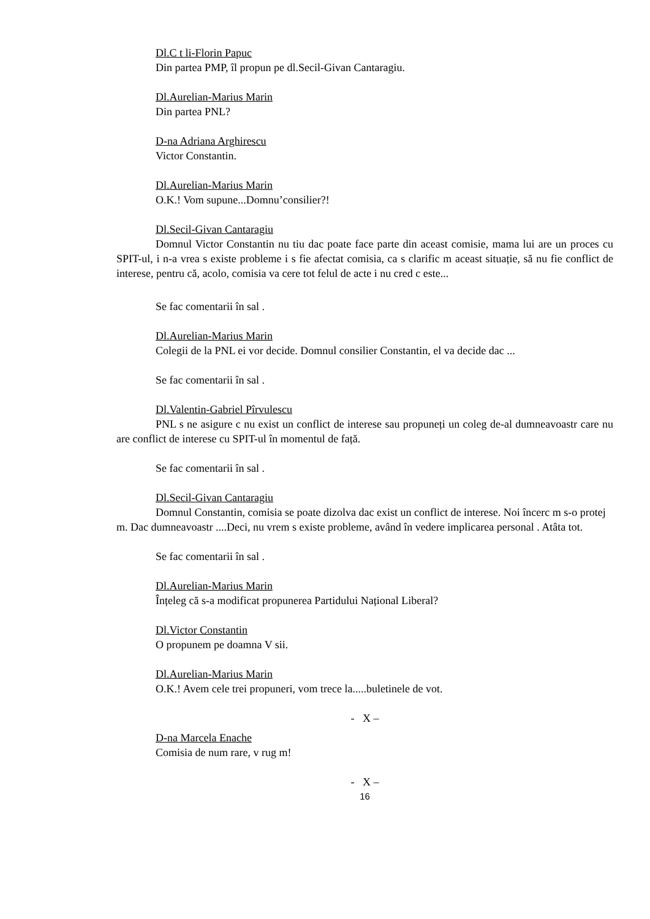Dl.C t li-Florin Papuc
Din partea PMP, îl propun pe dl.Secil-Givan Cantaragiu.
Dl.Aurelian-Marius Marin
Din partea PNL?
D-na Adriana Arghirescu
Victor Constantin.
Dl.Aurelian-Marius Marin
O.K.! Vom supune...Domnu’consilier?!
Dl.Secil-Givan Cantaragiu
Domnul Victor Constantin nu tiu dac poate face parte din aceast comisie, mama lui are un proces cu SPIT-ul, i n-a vrea s existe probleme i s fie afectat comisia, ca s clarific m aceast situație, să nu fie conflict de interese, pentru că, acolo, comisia va cere tot felul de acte i nu cred c este...
Se fac comentarii în sal .
Dl.Aurelian-Marius Marin
Colegii de la PNL ei vor decide. Domnul consilier Constantin, el va decide dac ...
Se fac comentarii în sal .
Dl.Valentin-Gabriel Pîrvulescu
PNL s ne asigure c nu exist un conflict de interese sau propuneți un coleg de-al dumneavoastr care nu are conflict de interese cu SPIT-ul în momentul de față.
Se fac comentarii în sal .
Dl.Secil-Givan Cantaragiu
Domnul Constantin, comisia se poate dizolva dac exist un conflict de interese. Noi încerc m s-o protej m. Dac dumneavoastr ....Deci, nu vrem s existe probleme, având în vedere implicarea personal . Atâta tot.
Se fac comentarii în sal .
Dl.Aurelian-Marius Marin
Înțeleg că s-a modificat propunerea Partidului Național Liberal?
Dl.Victor Constantin
O propunem pe doamna V sii.
Dl.Aurelian-Marius Marin
O.K.! Avem cele trei propuneri, vom trece la.....buletinele de vot.
- X –
D-na Marcela Enache
Comisia de num rare, v rug m!
- X –
16